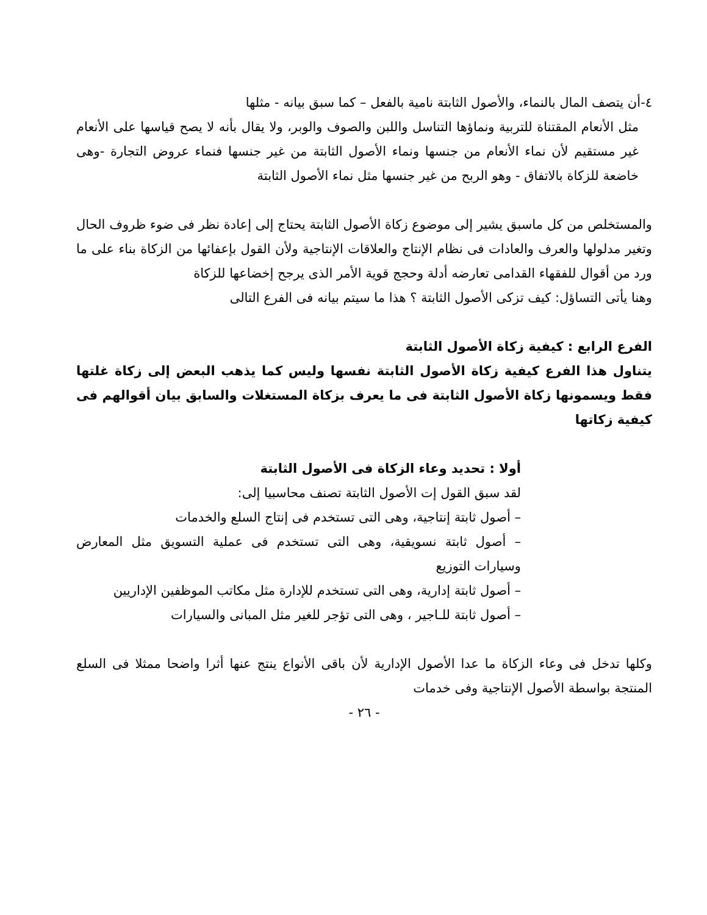٤-أن يتصف المال بالنماء، والأصول الثابتة نامية بالفعل – كما سبق بيانه - مثلها
مثل الأنعام المقتناة للتربية ونماؤها التناسل واللبن والصوف والوبر، ولا يقال بأنه لا يصح قياسها على الأنعام غير مستقيم لأن نماء الأنعام من جنسها ونماء الأصول الثابتة من غير جنسها فنماء عروض التجارة -وهى خاضعة للزكاة بالاتفاق - وهو الربح من غير جنسها مثل نماء الأصول الثابتة
والمستخلص من كل ماسبق يشير إلى موضوع زكاة الأصول الثابتة يحتاج إلى إعادة نظر فى ضوء ظروف الحال وتغير مدلولها والعرف والعادات فى نظام الإنتاج والعلاقات الإنتاجية ولأن القول بإعفائها من الزكاة بناء على ما ورد من أقوال للفقهاء القدامى تعارضه أدلة وحجج قوية الأمر الذى يرجح إخضاعها للزكاة
وهنا يأتى التساؤل: كيف تزكى الأصول الثابتة ؟ هذا ما سيتم بيانه فى الفرع التالى
الفرع الرابع : كيفية زكاة الأصول الثابتة
يتناول هذا الفرع كيفية زكاة الأصول الثابتة نفسها وليس كما يذهب البعض إلى زكاة غلتها فقط ويسمونها زكاة الأصول الثابتة فى ما يعرف بزكاة المستغلات والسابق بيان أقوالهم فى كيفية زكاتها
أولا : تحديد وعاء الزكاة فى الأصول الثابتة
لقد سبق القول إت الأصول الثابتة تصنف محاسبيا إلى:
– أصول ثابتة إنتاجية، وهى التى تستخدم فى إنتاج السلع والخدمات
– أصول ثابتة نسويقية، وهى التى تستخدم فى عملية التسويق مثل المعارض وسيارات التوزيع
– أصول ثابتة إدارية، وهى التى تستخدم للإدارة مثل مكاتب الموظفين الإداريين
– أصول ثابتة للـاجير ، وهى التى تؤجر للغير مثل المبانى والسيارات
وكلها تدخل فى وعاء الزكاة ما عدا الأصول الإدارية لأن باقى الأنواع ينتج عنها أثرا واضحا ممثلا فى السلع المنتجة بواسطة الأصول الإنتاجية وفى خدمات
- ٢٦ -